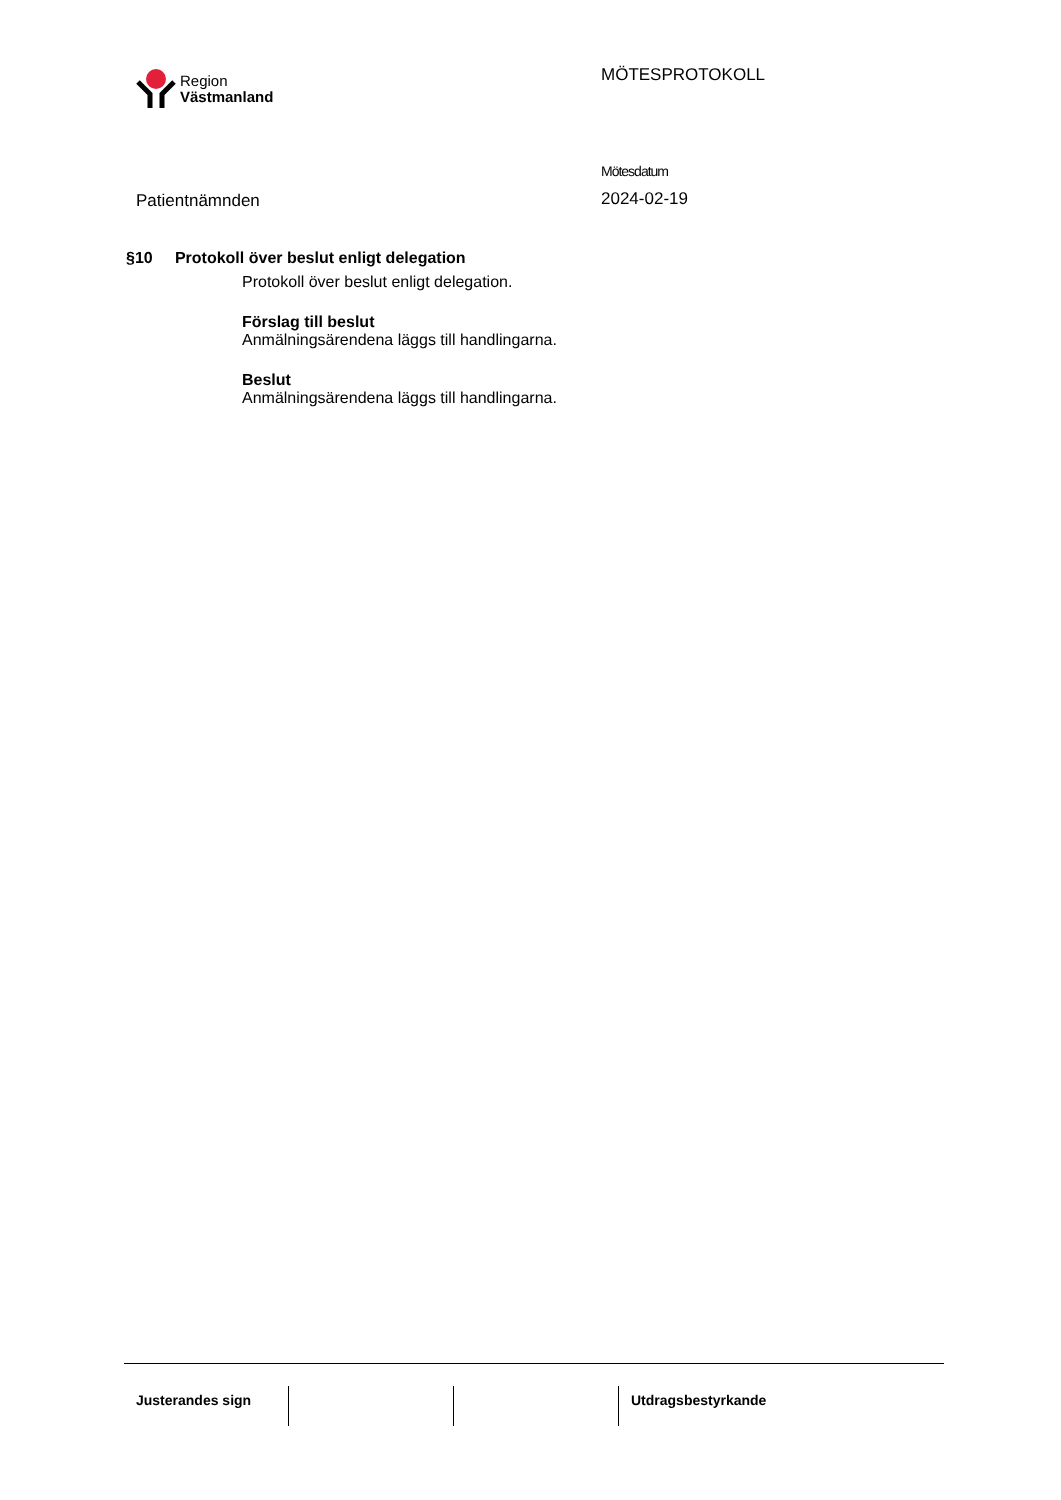Region
Västmanland
MÖTESPROTOKOLL
Patientnämnden
Mötesdatum
2024-02-19
§10 Protokoll över beslut enligt delegation
Protokoll över beslut enligt delegation.
Förslag till beslut
Anmälningsärendena läggs till handlingarna.
Beslut
Anmälningsärendena läggs till handlingarna.
Justerandes sign Utdragsbestyrkande